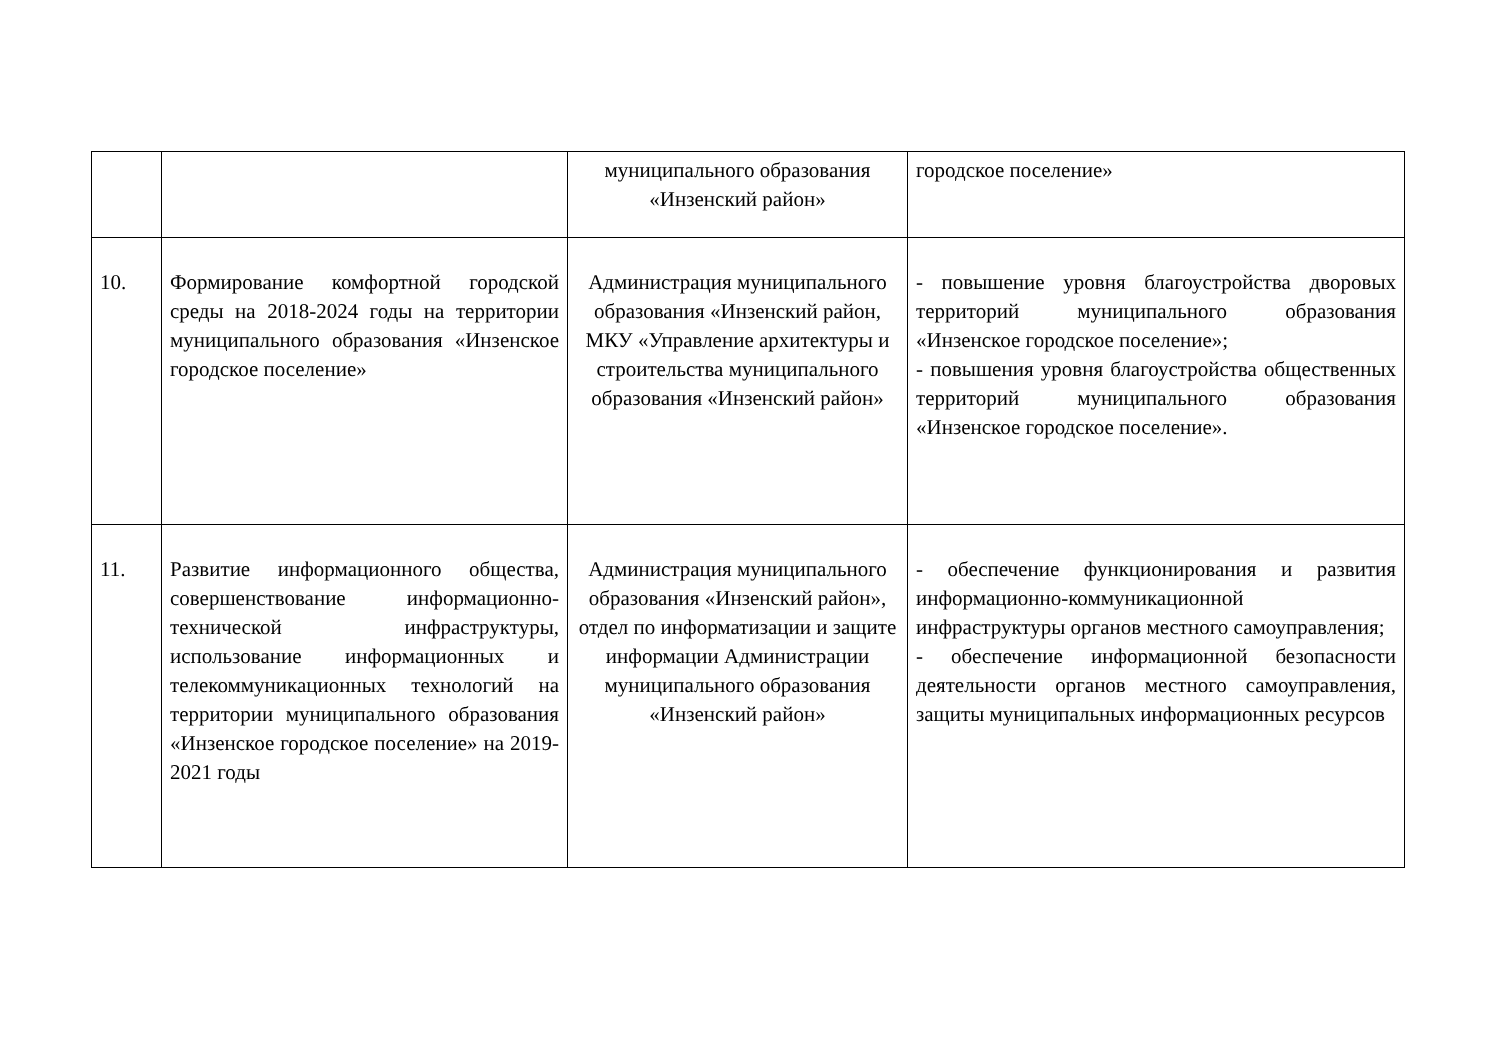| | | муниципального образования «Инзенский район» | городское поселение» |
| 10. | Формирование комфортной городской среды на 2018-2024 годы на территории муниципального образования «Инзенское городское поселение» | Администрация муниципального образования «Инзенский район, МКУ «Управление архитектуры и строительства муниципального образования «Инзенский район» | - повышение уровня благоустройства дворовых территорий муниципального образования «Инзенское городское поселение»; - повышения уровня благоустройства общественных территорий муниципального образования «Инзенское городское поселение». |
| 11. | Развитие информационного общества, совершенствование информационно-технической инфраструктуры, использование информационных и телекоммуникационных технологий на территории муниципального образования «Инзенское городское поселение» на 2019-2021 годы | Администрация муниципального образования «Инзенский район», отдел по информатизации и защите информации Администрации муниципального образования «Инзенский район» | - обеспечение функционирования и развития информационно-коммуникационной инфраструктуры органов местного самоуправления; - обеспечение информационной безопасности деятельности органов местного самоуправления, защиты муниципальных информационных ресурсов |